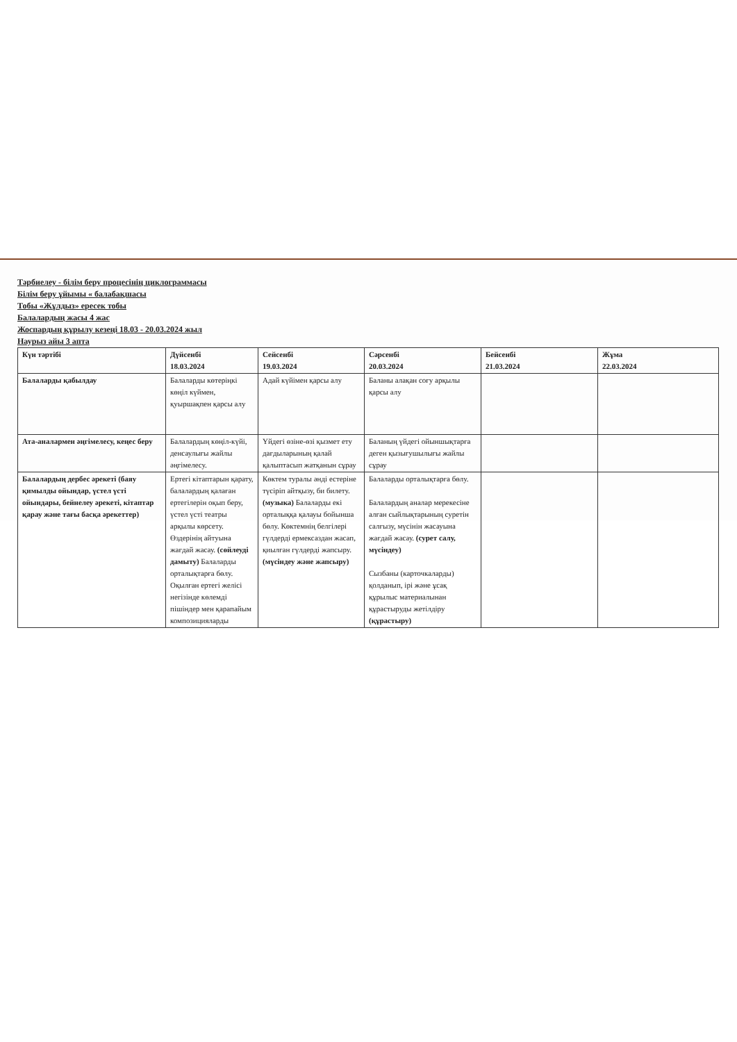Тәрбиелеу - білім беру процесінің циклограммасы
Білім беру ұйымы « балабақшасы
Тобы «Жұлдыз» ересек тобы
Балалардың жасы 4 жас
Жоспардың құрылу кезеңі 18.03 - 20.03.2024 жыл
Наурыз айы 3 апта
| Күн тәртібі | Дүйсенбі 18.03.2024 | Сейсенбі 19.03.2024 | Сәрсенбі 20.03.2024 | Бейсенбі 21.03.2024 | Жұма 22.03.2024 |
| --- | --- | --- | --- | --- | --- |
| Балаларды қабылдау | Балаларды көтеріңкі көңіл күймен, қуыршақпен қарсы алу | Адай күйімен қарсы алу | Баланы алақан соғу арқылы қарсы алу | | |
| Ата-аналармен әңгімелесу, кеңес беру | Балалардың көңіл-күйі, денсаулығы жайлы әңгімелесу. | Үйдегі өзіне-өзі қызмет ету дағдыларының қалай қалыптасып жатқанын сұрау | Баланың үйдегі ойыншықтарға деген қызығушылығы жайлы сұрау | | |
| Балалардың дербес әрекеті (баяу қимылды ойындар, үстел үсті ойындары, бейнелеу әрекеті, кітаптар қарау және тағы басқа әрекеттер) | Ертегі кітаптарын қарату, балалардың қалаған ертегілерін оқып беру, үстел үсті театры арқылы көрсету. Өздерінің айтуына жағдай жасау. (сөйлеуді дамыту) Балаларды орталықтарға бөлу. Оқылған ертегі желісі негізінде көлемді пішіндер мен қарапайым композицияларды | Көктем туралы әнді естеріне түсіріп айтқызу, би билету. (музыка) Балаларды екі орталыққа қалауы бойынша бөлу. Көктемнің белгілері гүлдерді ермексаздан жасап, қиылған гүлдерді жапсыру. (мүсіндеу және жапсыру) | Балаларды орталықтарға бөлу. Балалардың аналар мерекесіне алған сыйлықтарының суретін салғызу, мүсінін жасауына жағдай жасау. (сурет салу, мүсіндеу) Сызбаны (карточкаларды) қолданып, ірі және ұсақ құрылыс материалынан құрастыруды жетілдіру (құрастыру) | | |